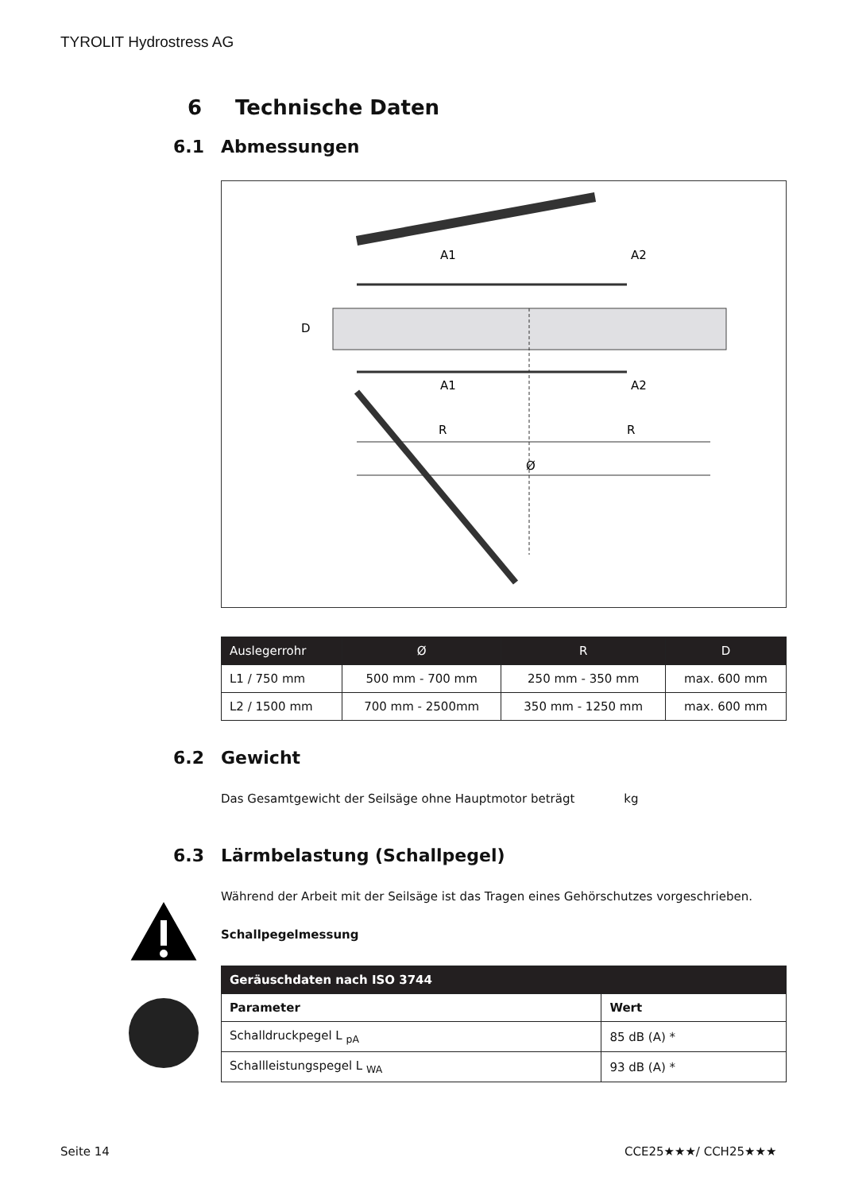TYROLIT Hydrostress AG
6 Technische Daten
6.1 Abmessungen
R
R
Ø
A1
A2
A1
A2
D
| Auslegerrohr | Ø | R | D |
| --- | --- | --- | --- |
| L1 / 750 mm | 500 mm - 700 mm | 250 mm - 350 mm | max. 600 mm |
| L2 / 1500 mm | 700 mm - 2500mm | 350 mm - 1250 mm | max. 600 mm |
6.2 Gewicht
Das Gesamtgewicht der Seilsäge ohne Hauptmotor beträgt kg
6.3 Lärmbelastung (Schallpegel)
Während der Arbeit mit der Seilsäge ist das Tragen eines Gehörschutzes vorgeschrieben.
Schallpegelmessung
| Geräuschdaten nach ISO 3744 | |
| --- | --- |
| Parameter | Wert |
| Schalldruckpegel L <sub>pA</sub> | 85 dB (A) * |
| Schallleistungspegel L <sub>WA</sub> | 93 dB (A) * |
Seite 14 CCE25★★★/ CCH25★★★